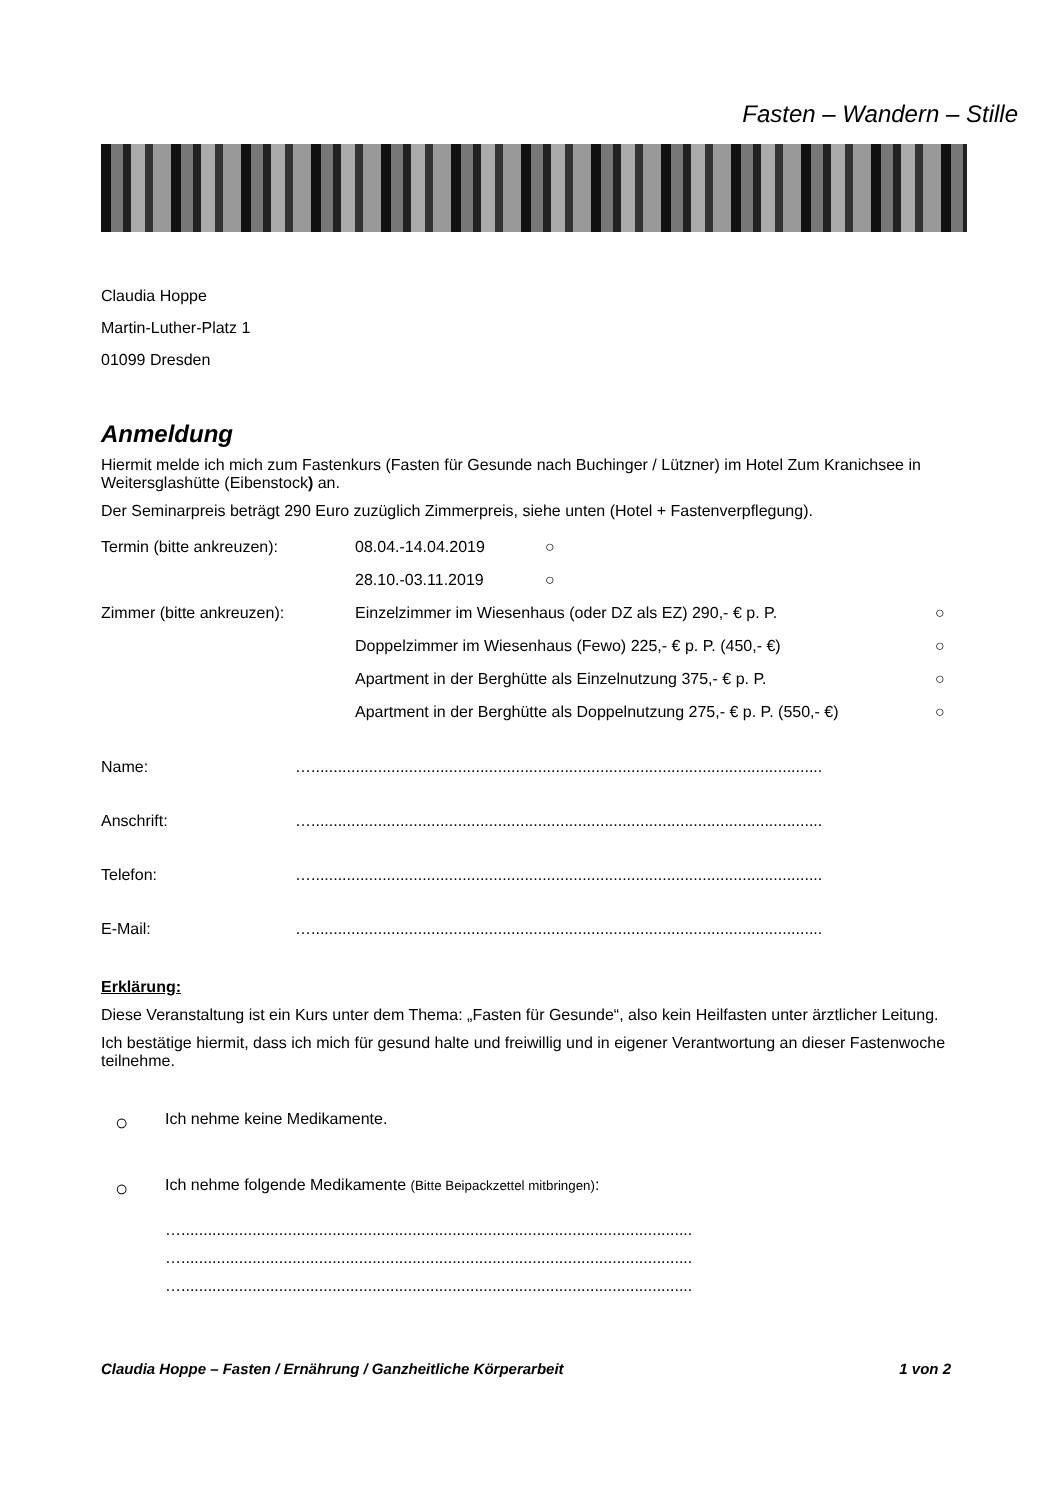Fasten – Wandern – Stille
Claudia Hoppe
Martin-Luther-Platz 1
01099 Dresden
Anmeldung
Hiermit melde ich mich zum Fastenkurs (Fasten für Gesunde nach Buchinger / Lützner) im Hotel Zum Kranichsee in Weitersglashütte (Eibenstock) an.
Der Seminarpreis beträgt 290 Euro zuzüglich Zimmerpreis, siehe unten (Hotel + Fastenverpflegung).
Termin (bitte ankreuzen): 08.04.-14.04.2019 ○
28.10.-03.11.2019 ○
Zimmer (bitte ankreuzen): Einzelzimmer im Wiesenhaus (oder DZ als EZ) 290,- € p. P. ○
Doppelzimmer im Wiesenhaus (Fewo) 225,- € p. P. (450,- €) ○
Apartment in der Berghütte als Einzelnutzung 375,- € p. P. ○
Apartment in der Berghütte als Doppelnutzung 275,- € p. P. (550,- €) ○
Name: …...................................................................................................................
Anschrift: …...................................................................................................................
Telefon: …...................................................................................................................
E-Mail: …...................................................................................................................
Erklärung:
Diese Veranstaltung ist ein Kurs unter dem Thema: „Fasten für Gesunde“, also kein Heilfasten unter ärztlicher Leitung.
Ich bestätige hiermit, dass ich mich für gesund halte und freiwillig und in eigener Verantwortung an dieser Fastenwoche teilnehme.
○
Ich nehme keine Medikamente.
○
Ich nehme folgende Medikamente (Bitte Beipackzettel mitbringen):
…...................................................................................................................
…...................................................................................................................
…...................................................................................................................
Claudia Hoppe – Fasten / Ernährung / Ganzheitliche Körperarbeit 1 von 2